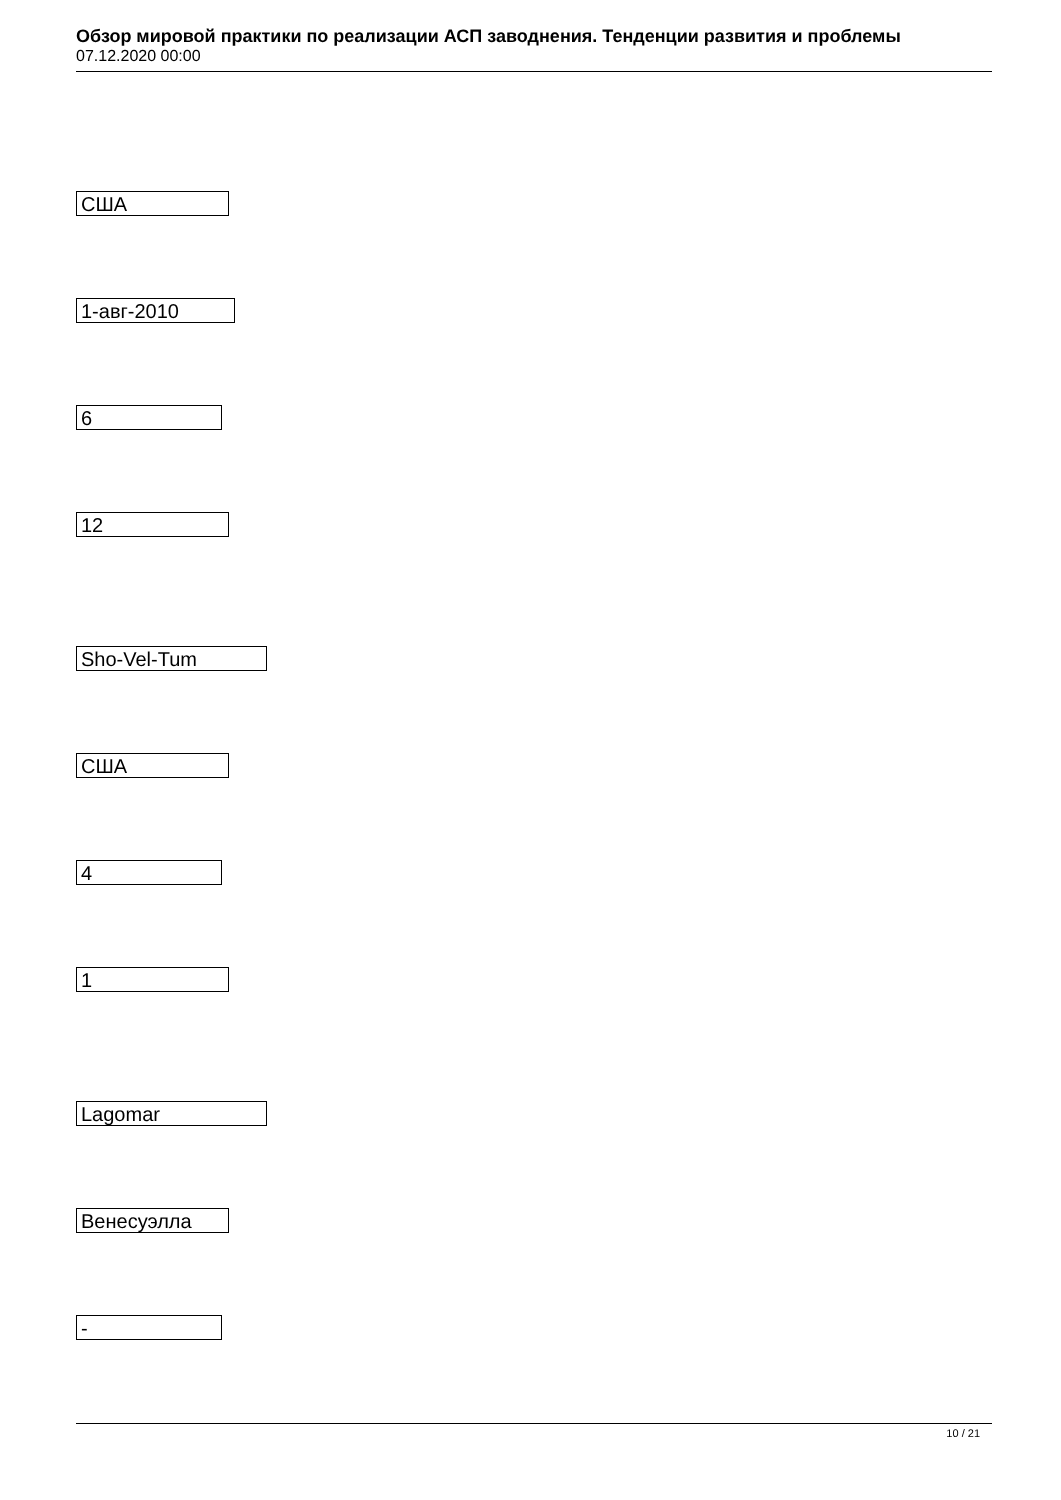Обзор мировой практики по реализации АСП заводнения. Тенденции развития и проблемы
07.12.2020 00:00
США
1-авг-2010
6
12
Sho-Vel-Tum
США
4
1
Lagomar
Венесуэлла
-
10 / 21